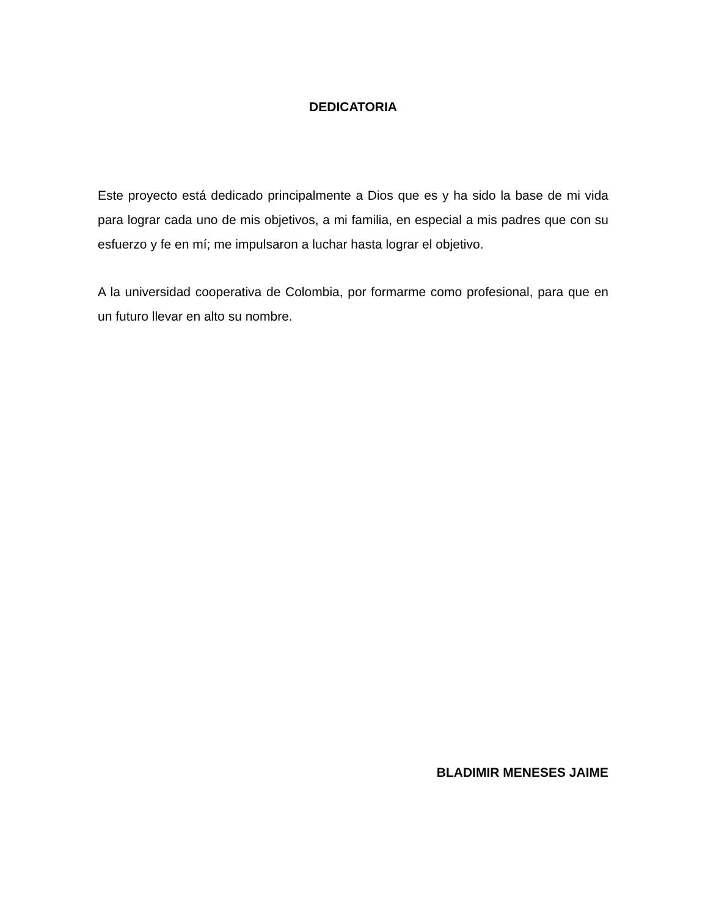DEDICATORIA
Este proyecto está dedicado principalmente a Dios que es y ha sido la base de mi vida para lograr cada uno de mis objetivos, a mi familia, en especial a mis padres que con su esfuerzo y fe en mí; me impulsaron a luchar hasta lograr el objetivo.
A la universidad cooperativa de Colombia, por formarme como profesional, para que en un futuro llevar en alto su nombre.
BLADIMIR MENESES JAIME